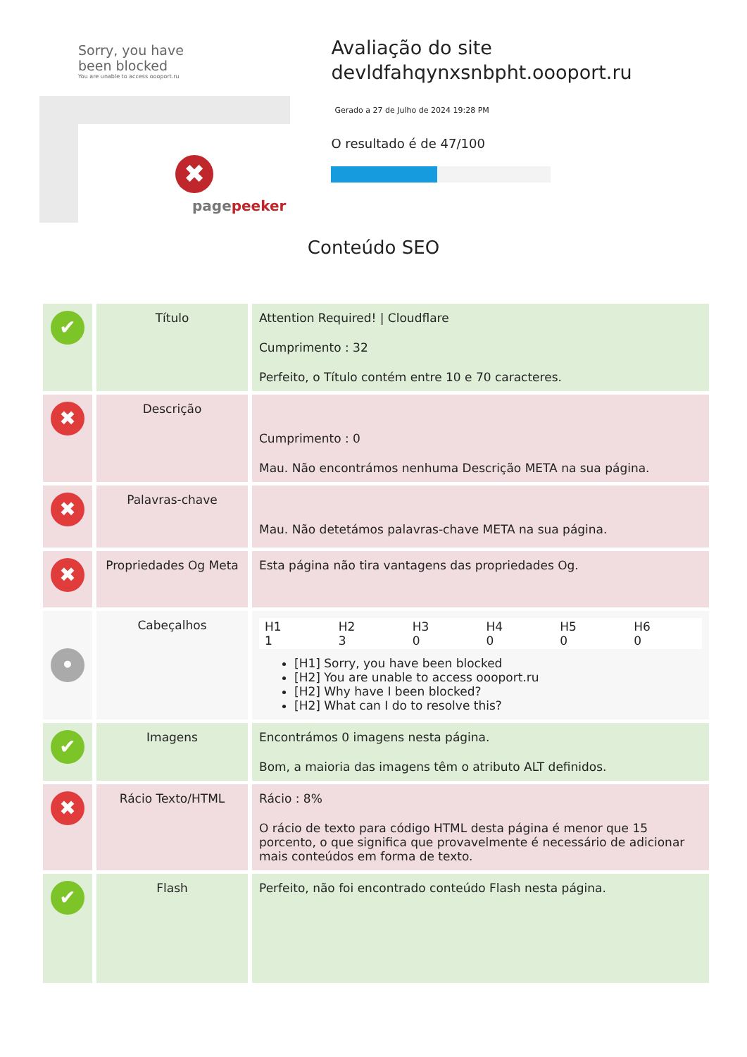Sorry, you have been blocked
You are unable to access oooport.ru
✖
pagepeeker
Avaliação do site devldfahqynxsnbpht.oooport.ru
Gerado a 27 de Julho de 2024 19:28 PM
O resultado é de 47/100
Conteúdo SEO
| ✔ | Título | Attention Required! / Cloudflare Cumprimento : 32 Perfeito, o Título contém entre 10 e 70 caracteres. |
| ✖ | Descrição | Cumprimento : 0 Mau. Não encontrámos nenhuma Descrição META na sua página. |
| ✖ | Palavras-chave | Mau. Não detetámos palavras-chave META na sua página. |
| ✖ | Propriedades Og Meta | Esta página não tira vantagens das propriedades Og. |
| • | Cabeçalhos | / H1 1 / H2 3 / H3 0 / H4 0 / H5 0 / H6 0 / [H1] Sorry, you have been blocked [H2] You are unable to access oooport.ru [H2] Why have I been blocked? [H2] What can I do to resolve this? |
| ✔ | Imagens | Encontrámos 0 imagens nesta página. Bom, a maioria das imagens têm o atributo ALT definidos. |
| ✖ | Rácio Texto/HTML | Rácio : 8% O rácio de texto para código HTML desta página é menor que 15 porcento, o que significa que provavelmente é necessário de adicionar mais conteúdos em forma de texto. |
| ✔ | Flash | Perfeito, não foi encontrado conteúdo Flash nesta página. |